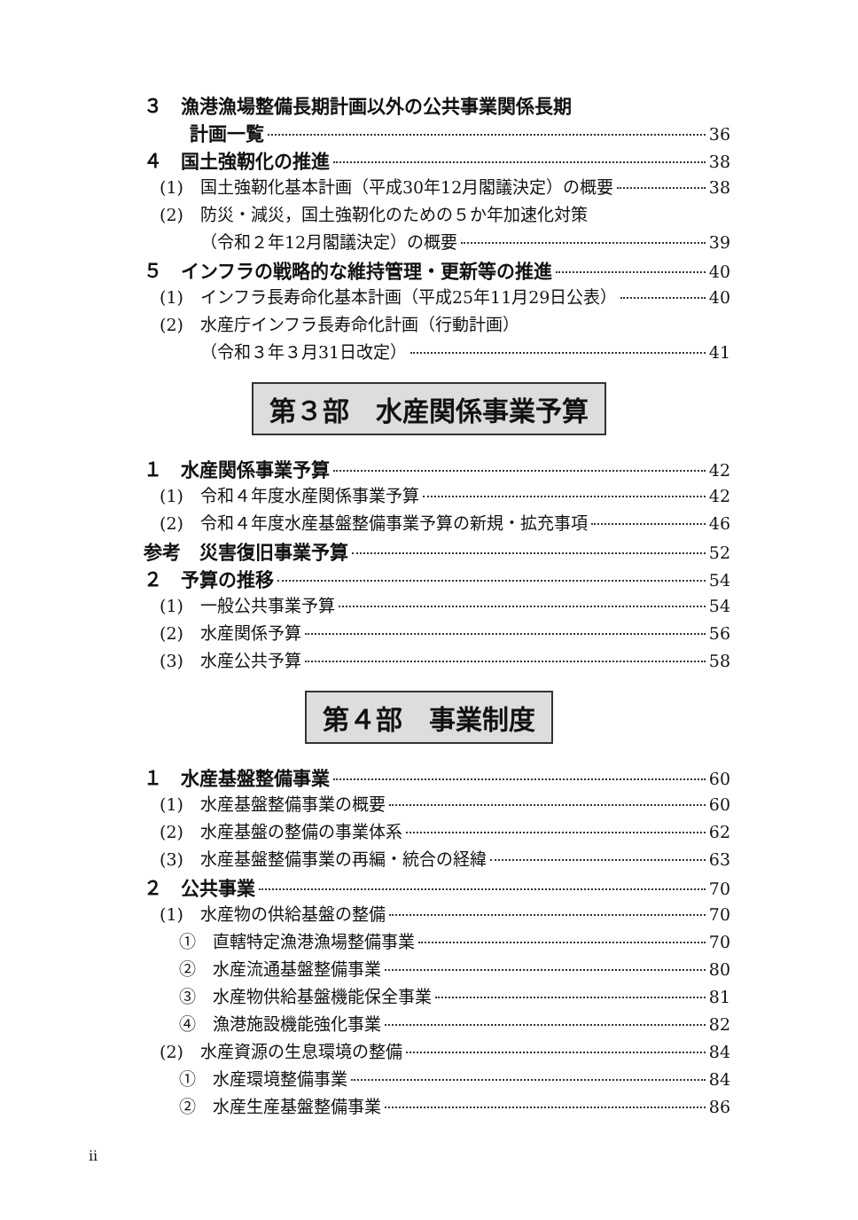３　漁港漁場整備長期計画以外の公共事業関係長期
計画一覧 36
４　国土強靭化の推進 38
(1)　国土強靭化基本計画（平成30年12月閣議決定）の概要 38
(2)　防災・減災，国土強靭化のための５か年加速化対策
（令和２年12月閣議決定）の概要 39
５　インフラの戦略的な維持管理・更新等の推進 40
(1)　インフラ長寿命化基本計画（平成25年11月29日公表） 40
(2)　水産庁インフラ長寿命化計画（行動計画）
（令和３年３月31日改定） 41
第３部　水産関係事業予算
１　水産関係事業予算 42
(1)　令和４年度水産関係事業予算 42
(2)　令和４年度水産基盤整備事業予算の新規・拡充事項 46
参考　災害復旧事業予算 52
２　予算の推移 54
(1)　一般公共事業予算 54
(2)　水産関係予算 56
(3)　水産公共予算 58
第４部　事業制度
１　水産基盤整備事業 60
(1)　水産基盤整備事業の概要 60
(2)　水産基盤の整備の事業体系 62
(3)　水産基盤整備事業の再編・統合の経緯 63
２　公共事業 70
(1)　水産物の供給基盤の整備 70
①　直轄特定漁港漁場整備事業 70
②　水産流通基盤整備事業 80
③　水産物供給基盤機能保全事業 81
④　漁港施設機能強化事業 82
(2)　水産資源の生息環境の整備 84
①　水産環境整備事業 84
②　水産生産基盤整備事業 86
ii